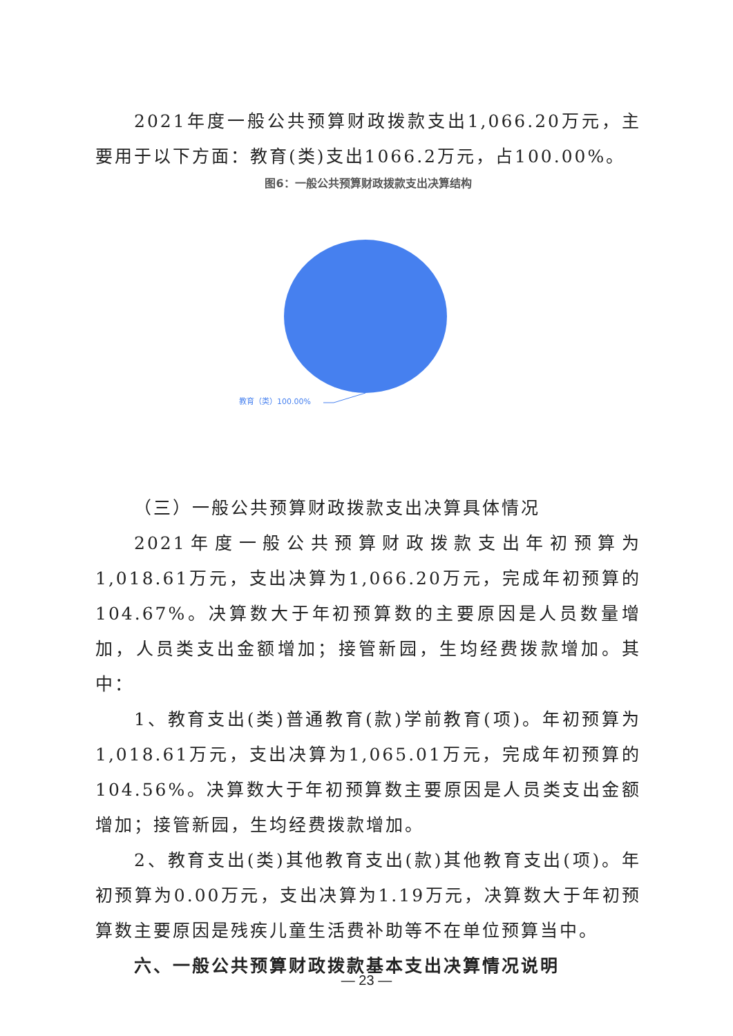2021年度一般公共预算财政拨款支出1,066.20万元，主要用于以下方面：教育(类)支出1066.2万元，占100.00%。
图6：一般公共预算财政拨款支出决算结构
教育（类）100.00%
（三）一般公共预算财政拨款支出决算具体情况
2021年度一般公共预算财政拨款支出年初预算为1,018.61万元，支出决算为1,066.20万元，完成年初预算的104.67%。决算数大于年初预算数的主要原因是人员数量增加，人员类支出金额增加；接管新园，生均经费拨款增加。其中：
1、教育支出(类)普通教育(款)学前教育(项)。年初预算为1,018.61万元，支出决算为1,065.01万元，完成年初预算的104.56%。决算数大于年初预算数主要原因是人员类支出金额增加；接管新园，生均经费拨款增加。
2、教育支出(类)其他教育支出(款)其他教育支出(项)。年初预算为0.00万元，支出决算为1.19万元，决算数大于年初预算数主要原因是残疾儿童生活费补助等不在单位预算当中。
六、一般公共预算财政拨款基本支出决算情况说明
— 23 —